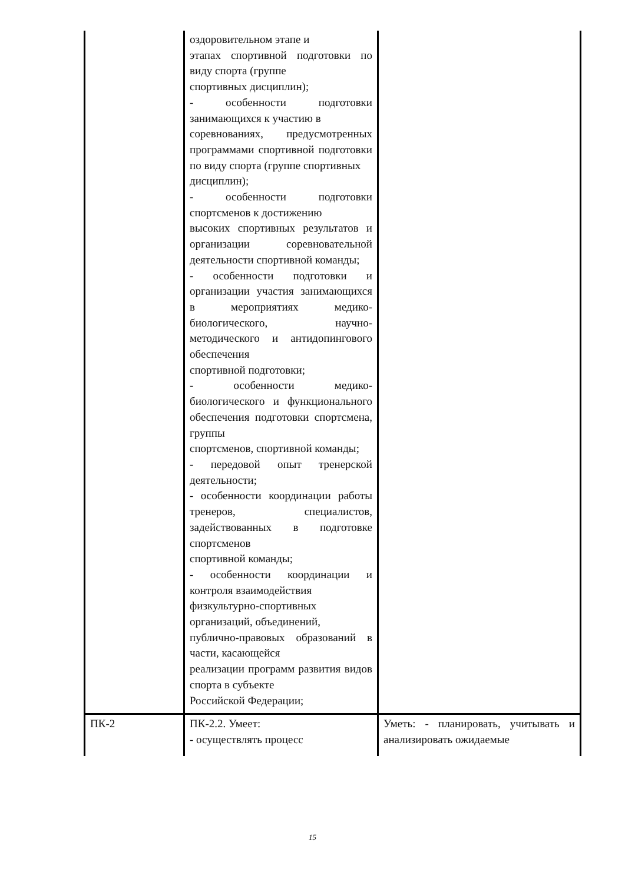| | оздоровительном этапе и этапах спортивной подготовки по виду спорта (группе спортивных дисциплин); - особенности подготовки занимающихся к участию в соревнованиях, предусмотренных программами спортивной подготовки по виду спорта (группе спортивных дисциплин); - особенности подготовки спортсменов к достижению высоких спортивных результатов и организации соревновательной деятельности спортивной команды; - особенности подготовки и организации участия занимающихся в мероприятиях медико-биологического, научно-методического и антидопингового обеспечения спортивной подготовки; - особенности медико-биологического и функционального обеспечения подготовки спортсмена, группы спортсменов, спортивной команды; - передовой опыт тренерской деятельности; - особенности координации работы тренеров, специалистов, задействованных в подготовке спортсменов спортивной команды; - особенности координации и контроля взаимодействия физкультурно-спортивных организаций, объединений, публично-правовых образований в части, касающейся реализации программ развития видов спорта в субъекте Российской Федерации; | |
| ПК-2 | ПК-2.2. Умеет: - осуществлять процесс | Уметь: - планировать, учитывать и анализировать ожидаемые |
15